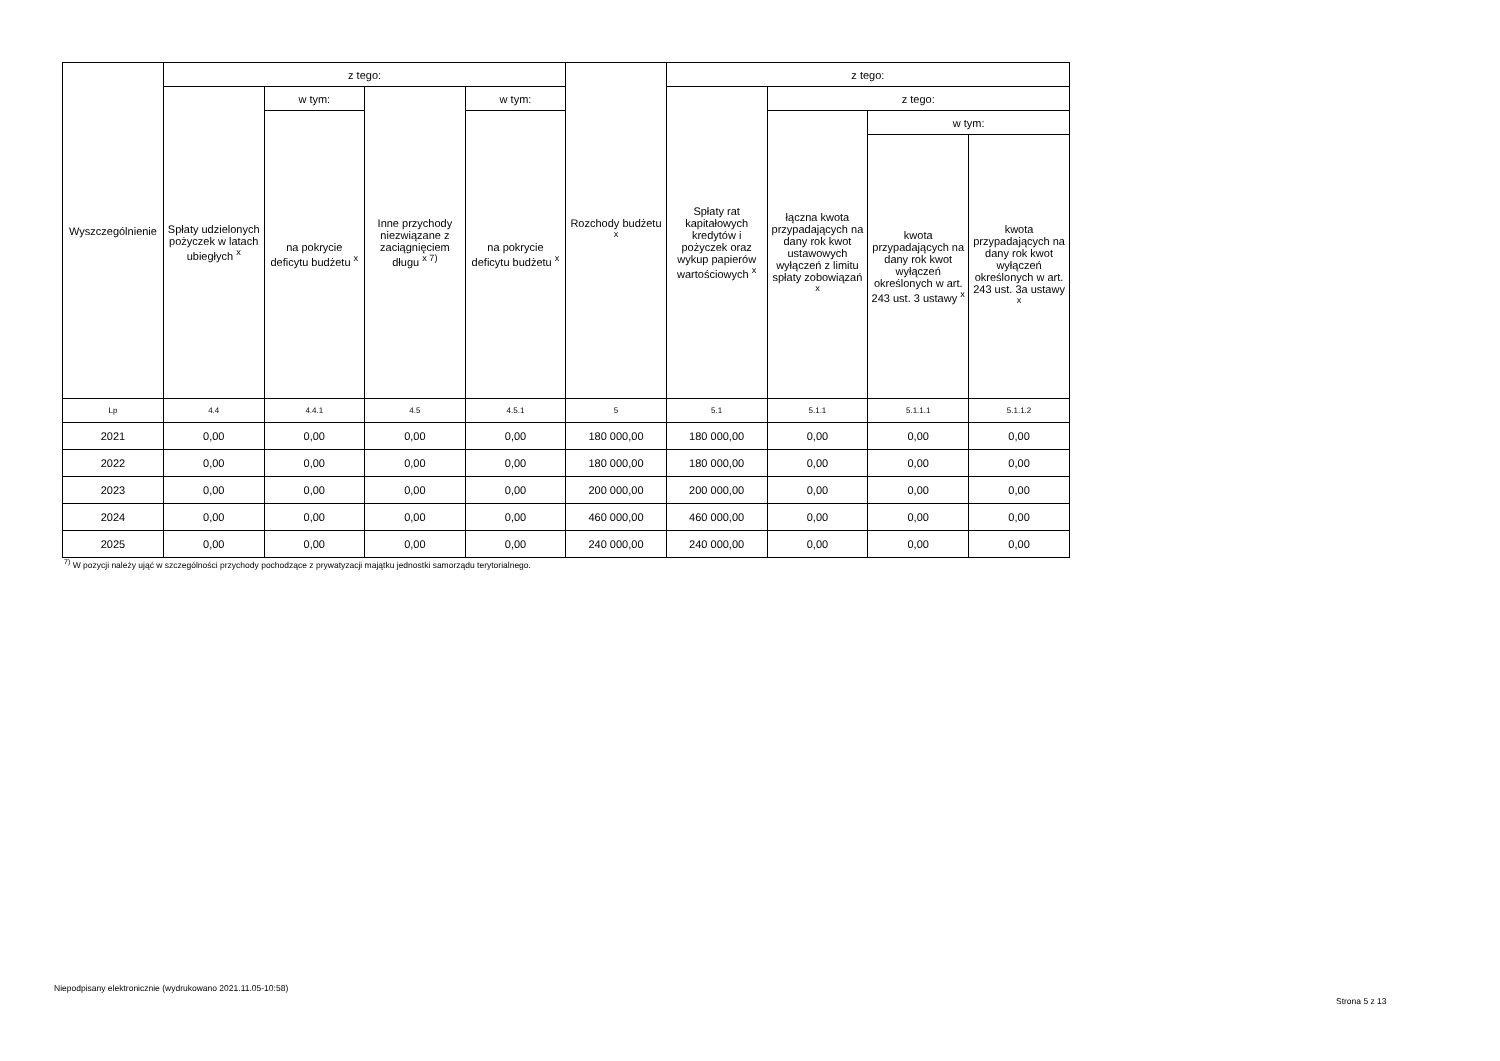| Wyszczególnienie | z tego: | | | | Rozchody budżetu <sup>x</sup> | z tego: | | | |
| --- | --- | --- | --- | --- | --- | --- | --- | --- | --- |
| | Spłaty udzielonych pożyczek w latach ubiegłych <sup>x</sup> | w tym: | Inne przychody niezwiązane z zaciągnięciem długu <sup>x 7)</sup> | w tym: | | Spłaty rat kapitałowych kredytów i pożyczek oraz wykup papierów wartościowych <sup>x</sup> | z tego: | | |
| | | na pokrycie deficytu budżetu <sup>x</sup> | | na pokrycie deficytu budżetu <sup>x</sup> | | | łączna kwota przypadających na dany rok kwot ustawowych wyłączeń z limitu spłaty zobowiązań <sup>x</sup> | w tym: | |
| | | | | | | | | kwota przypadających na dany rok kwot wyłączeń określonych w art. 243 ust. 3 ustawy <sup>x</sup> | kwota przypadających na dany rok kwot wyłączeń określonych w art. 243 ust. 3a ustawy <sup>x</sup> |
| Lp | 4.4 | 4.4.1 | 4.5 | 4.5.1 | 5 | 5.1 | 5.1.1 | 5.1.1.1 | 5.1.1.2 |
| 2021 | 0,00 | 0,00 | 0,00 | 0,00 | 180 000,00 | 180 000,00 | 0,00 | 0,00 | 0,00 |
| 2022 | 0,00 | 0,00 | 0,00 | 0,00 | 180 000,00 | 180 000,00 | 0,00 | 0,00 | 0,00 |
| 2023 | 0,00 | 0,00 | 0,00 | 0,00 | 200 000,00 | 200 000,00 | 0,00 | 0,00 | 0,00 |
| 2024 | 0,00 | 0,00 | 0,00 | 0,00 | 460 000,00 | 460 000,00 | 0,00 | 0,00 | 0,00 |
| 2025 | 0,00 | 0,00 | 0,00 | 0,00 | 240 000,00 | 240 000,00 | 0,00 | 0,00 | 0,00 |
<sup>7)</sup> W pozycji należy ująć w szczególności przychody pochodzące z prywatyzacji majątku jednostki samorządu terytorialnego.
Niepodpisany elektronicznie (wydrukowano 2021.11.05-10:58)
Strona 5 z 13